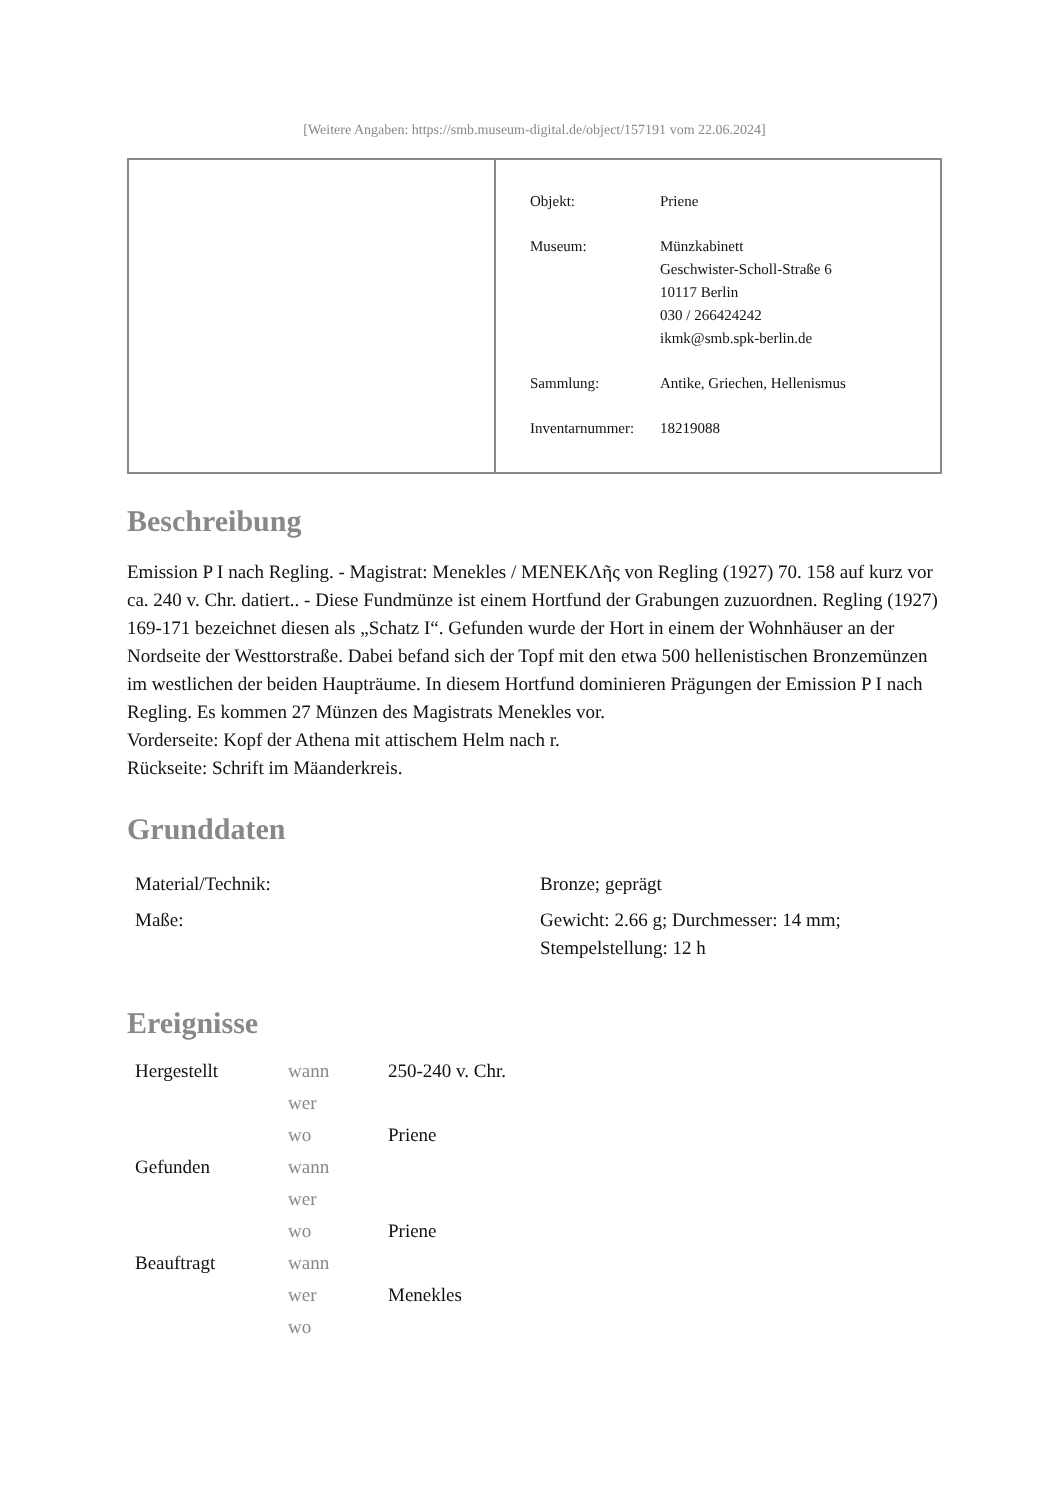[Weitere Angaben: https://smb.museum-digital.de/object/157191 vom 22.06.2024]
| Objekt: | Priene |
| Museum: | Münzkabinett Geschwister-Scholl-Straße 6 10117 Berlin 030 / 266424242 ikmk@smb.spk-berlin.de |
| Sammlung: | Antike, Griechen, Hellenismus |
| Inventarnummer: | 18219088 |
Beschreibung
Emission P I nach Regling. - Magistrat: Menekles / MENEKΛῆς von Regling (1927) 70. 158 auf kurz vor ca. 240 v. Chr. datiert.. - Diese Fundmünze ist einem Hortfund der Grabungen zuzuordnen. Regling (1927) 169-171 bezeichnet diesen als „Schatz I“. Gefunden wurde der Hort in einem der Wohnhäuser an der Nordseite der Westtorstraße. Dabei befand sich der Topf mit den etwa 500 hellenistischen Bronzemünzen im westlichen der beiden Haupträume. In diesem Hortfund dominieren Prägungen der Emission P I nach Regling. Es kommen 27 Münzen des Magistrats Menekles vor.
Vorderseite: Kopf der Athena mit attischem Helm nach r.
Rückseite: Schrift im Mäanderkreis.
Grunddaten
| Material/Technik: | Bronze; geprägt |
| Maße: | Gewicht: 2.66 g; Durchmesser: 14 mm; Stempelstellung: 12 h |
Ereignisse
| Hergestellt | wann | 250-240 v. Chr. |
| | wer | |
| | wo | Priene |
| Gefunden | wann | |
| | wer | |
| | wo | Priene |
| Beauftragt | wann | |
| | wer | Menekles |
| | wo | |